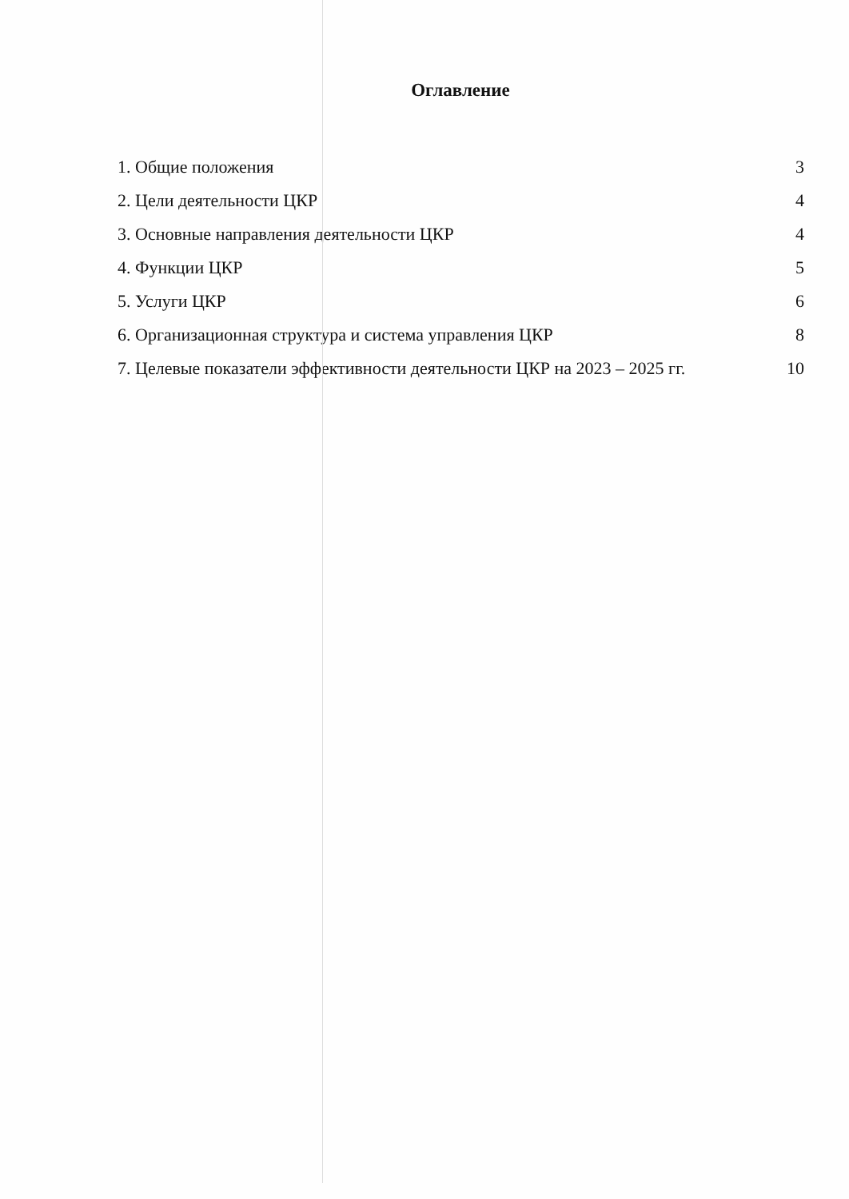Оглавление
1. Общие положения 3
2. Цели деятельности ЦКР 4
3. Основные направления деятельности ЦКР 4
4. Функции ЦКР 5
5. Услуги ЦКР 6
6. Организационная структура и система управления ЦКР 8
7. Целевые показатели эффективности деятельности ЦКР на 2023 – 2025 гг. 10